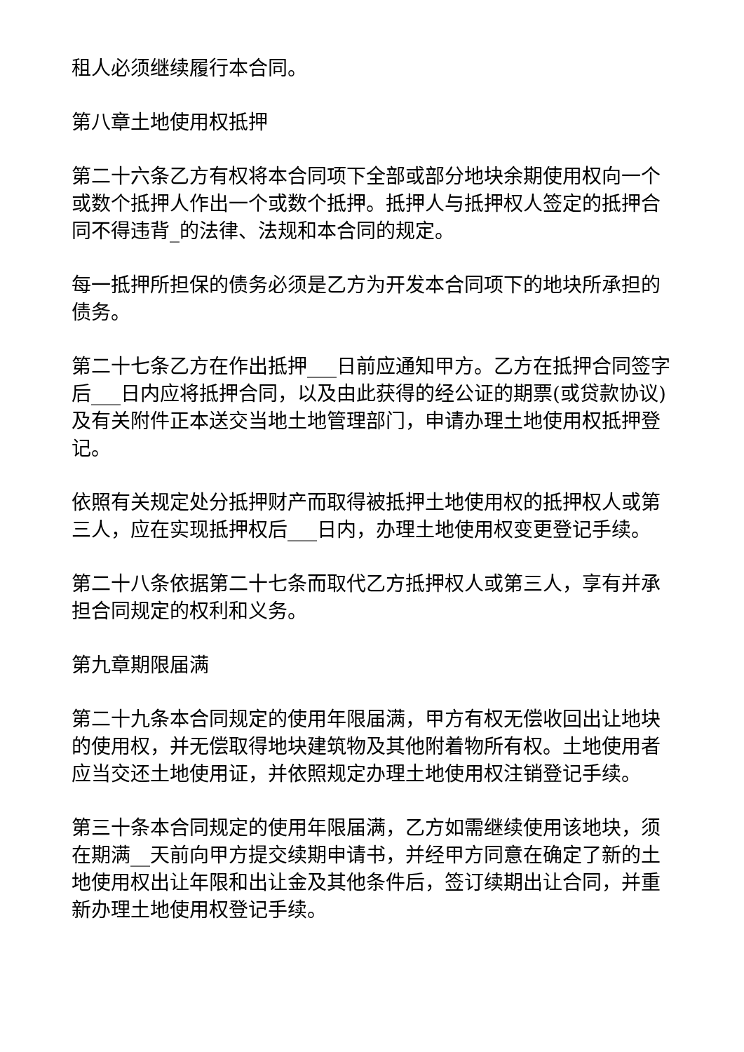租人必须继续履行本合同。
第八章土地使用权抵押
第二十六条乙方有权将本合同项下全部或部分地块余期使用权向一个或数个抵押人作出一个或数个抵押。抵押人与抵押权人签定的抵押合同不得违背_的法律、法规和本合同的规定。
每一抵押所担保的债务必须是乙方为开发本合同项下的地块所承担的债务。
第二十七条乙方在作出抵押___日前应通知甲方。乙方在抵押合同签字后___日内应将抵押合同，以及由此获得的经公证的期票(或贷款协议)及有关附件正本送交当地土地管理部门，申请办理土地使用权抵押登记。
依照有关规定处分抵押财产而取得被抵押土地使用权的抵押权人或第三人，应在实现抵押权后___日内，办理土地使用权变更登记手续。
第二十八条依据第二十七条而取代乙方抵押权人或第三人，享有并承担合同规定的权利和义务。
第九章期限届满
第二十九条本合同规定的使用年限届满，甲方有权无偿收回出让地块的使用权，并无偿取得地块建筑物及其他附着物所有权。土地使用者应当交还土地使用证，并依照规定办理土地使用权注销登记手续。
第三十条本合同规定的使用年限届满，乙方如需继续使用该地块，须在期满__天前向甲方提交续期申请书，并经甲方同意在确定了新的土地使用权出让年限和出让金及其他条件后，签订续期出让合同，并重新办理土地使用权登记手续。